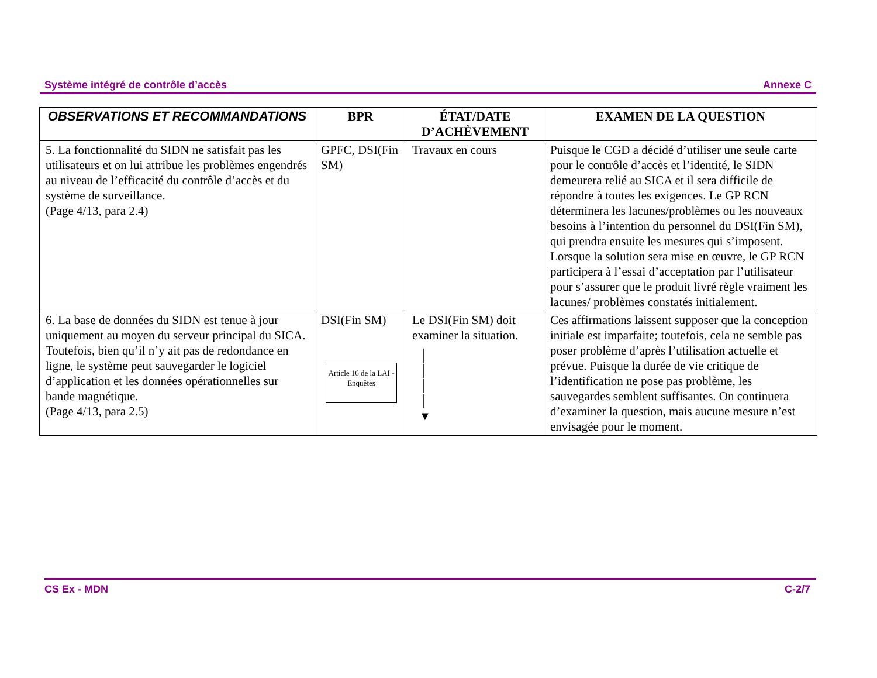Système intégré de contrôle d’accès Annexe C
| OBSERVATIONS ET RECOMMANDATIONS | BPR | ÉTAT/DATE D’ACHÈVEMENT | EXAMEN DE LA QUESTION |
| --- | --- | --- | --- |
| 5. La fonctionnalité du SIDN ne satisfait pas les utilisateurs et on lui attribue les problèmes engendrés au niveau de l’efficacité du contrôle d’accès et du système de surveillance. (Page 4/13, para 2.4) | GPFC, DSI(Fin SM) | Travaux en cours | Puisque le CGD a décidé d’utiliser une seule carte pour le contrôle d’accès et l’identité, le SIDN demeurera relié au SICA et il sera difficile de répondre à toutes les exigences. Le GP RCN déterminera les lacunes/problèmes ou les nouveaux besoins à l’intention du personnel du DSI(Fin SM), qui prendra ensuite les mesures qui s’imposent. Lorsque la solution sera mise en œuvre, le GP RCN participera à l’essai d’acceptation par l’utilisateur pour s’assurer que le produit livré règle vraiment les lacunes/ problèmes constatés initialement. |
| 6. La base de données du SIDN est tenue à jour uniquement au moyen du serveur principal du SICA. Toutefois, bien qu’il n’y ait pas de redondance en ligne, le système peut sauvegarder le logiciel d’application et les données opérationnelles sur bande magnétique. (Page 4/13, para 2.5) | DSI(Fin SM) Article 16 de la LAI - Enquêtes | Le DSI(Fin SM) doit examiner la situation. │ │ │ │ ▼ | Ces affirmations laissent supposer que la conception initiale est imparfaite; toutefois, cela ne semble pas poser problème d’après l’utilisation actuelle et prévue. Puisque la durée de vie critique de l’identification ne pose pas problème, les sauvegardes semblent suffisantes. On continuera d’examiner la question, mais aucune mesure n’est envisagée pour le moment. |
CS Ex - MDN C-2/7